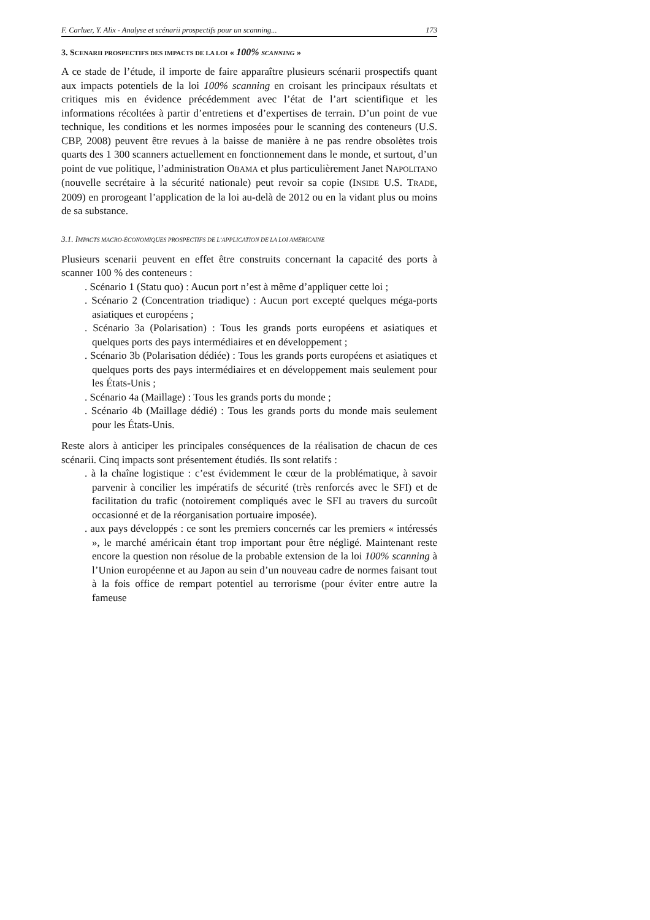F. Carluer, Y. Alix - Analyse et scénarii prospectifs pour un scanning... 173
3. SCENARII PROSPECTIFS DES IMPACTS DE LA LOI « 100% SCANNING »
A ce stade de l’étude, il importe de faire apparaître plusieurs scénarii prospectifs quant aux impacts potentiels de la loi 100% scanning en croisant les principaux résultats et critiques mis en évidence précédemment avec l’état de l’art scientifique et les informations récoltées à partir d’entretiens et d’expertises de terrain. D’un point de vue technique, les conditions et les normes imposées pour le scanning des conteneurs (U.S. CBP, 2008) peuvent être revues à la baisse de manière à ne pas rendre obsolètes trois quarts des 1 300 scanners actuellement en fonctionnement dans le monde, et surtout, d’un point de vue politique, l’administration OBAMA et plus particulièrement Janet NAPOLITANO (nouvelle secrétaire à la sécurité nationale) peut revoir sa copie (INSIDE U.S. TRADE, 2009) en prorogeant l’application de la loi au-delà de 2012 ou en la vidant plus ou moins de sa substance.
3.1. IMPACTS MACRO-ÉCONOMIQUES PROSPECTIFS DE L’APPLICATION DE LA LOI AMÉRICAINE
Plusieurs scenarii peuvent en effet être construits concernant la capacité des ports à scanner 100 % des conteneurs :
. Scénario 1 (Statu quo) : Aucun port n’est à même d’appliquer cette loi ;
. Scénario 2 (Concentration triadique) : Aucun port excepté quelques méga-ports asiatiques et européens ;
. Scénario 3a (Polarisation) : Tous les grands ports européens et asiatiques et quelques ports des pays intermédiaires et en développement ;
. Scénario 3b (Polarisation dédiée) : Tous les grands ports européens et asiatiques et quelques ports des pays intermédiaires et en développement mais seulement pour les États-Unis ;
. Scénario 4a (Maillage) : Tous les grands ports du monde ;
. Scénario 4b (Maillage dédié) : Tous les grands ports du monde mais seulement pour les États-Unis.
Reste alors à anticiper les principales conséquences de la réalisation de chacun de ces scénarii. Cinq impacts sont présentement étudiés. Ils sont relatifs :
. à la chaîne logistique : c’est évidemment le cœur de la problématique, à savoir parvenir à concilier les impératifs de sécurité (très renforcés avec le SFI) et de facilitation du trafic (notoirement compliqués avec le SFI au travers du surcoût occasionné et de la réorganisation portuaire imposée).
. aux pays développés : ce sont les premiers concernés car les premiers « intéressés », le marché américain étant trop important pour être négligé. Maintenant reste encore la question non résolue de la probable extension de la loi 100% scanning à l’Union européenne et au Japon au sein d’un nouveau cadre de normes faisant tout à la fois office de rempart potentiel au terrorisme (pour éviter entre autre la fameuse